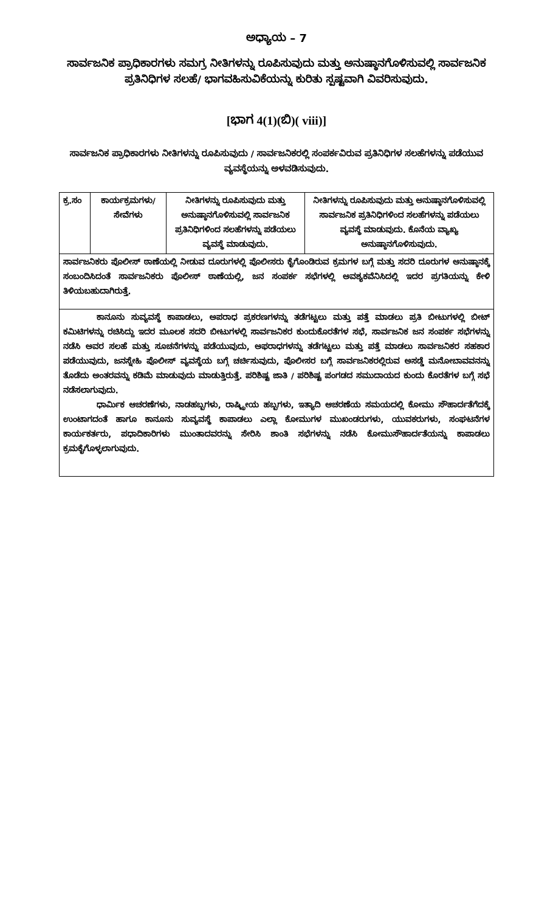ಅಧ್ಯಾಯ – 7
ಸಾರ್ವಜನಿಕ ಪ್ರಾಧಿಕಾರಗಳು ಸಮಗ್ರ ನೀತಿಗಳನ್ನು ರೂಪಿಸುವುದು ಮತ್ತು ಅನುಷ್ಠಾನಗೊಳಿಸುವಲ್ಲಿ ಸಾರ್ವಜನಿಕ ಪ್ರತಿನಿಧಿಗಳ ಸಲಹೆ/ ಭಾಗವಹಿಸುವಿಕೆಯನ್ನು ಕುರಿತು ಸ್ಪಷ್ಟವಾಗಿ ವಿವರಿಸುವುದು.
[ಭಾಗ 4(1)(ಬಿ)( viii)]
ಸಾರ್ವಜನಿಕ ಪ್ರಾಧಿಕಾರಗಳು ನೀತಿಗಳನ್ನು ರೂಪಿಸುವುದು / ಸಾರ್ವಜನಿಕರಲ್ಲಿ ಸಂಪರ್ಕವಿರುವ ಪ್ರತಿನಿಧಿಗಳ ಸಲಹೆಗಳನ್ನು ಪಡೆಯುವ ವ್ಯವಸ್ಥೆಯನ್ನು ಅಳವಡಿಸುವುದು.
| ಕ್ರ.ಸಂ | ಕಾರ್ಯಕ್ರಮಗಳು/ ಸೇವೆಗಳು | ನೀತಿಗಳನ್ನು ರೂಪಿಸುವುದು ಮತ್ತು ಅನುಷ್ಠಾನಗೊಳಿಸುವಲ್ಲಿ ಸಾರ್ವಜನಿಕ ಪ್ರತಿನಿಧಿಗಳಿಂದ ಸಲಹೆಗಳನ್ನು ಪಡೆಯಲು ವ್ಯವಸ್ಥೆ ಮಾಡುವುದು. | ನೀತಿಗಳನ್ನು ರೂಪಿಸುವುದು ಮತ್ತು ಅನುಷ್ಠಾನಗೊಳಿಸುವಲ್ಲಿ ಸಾರ್ವಜನಿಕ ಪ್ರತಿನಿಧಿಗಳಿಂದ ಸಲಹೆಗಳನ್ನು ಪಡೆಯಲು ವ್ಯವಸ್ಥೆ ಮಾಡುವುದು. ಕೊನೆಯ ವ್ಯಾಖ್ಯ ಅನುಷ್ಠಾನಗೊಳಿಸುವುದು. |
| ಸಾರ್ವಜನಿಕರು ಪೊಲೀಸ್ ಠಾಣೆಯಲ್ಲಿ ನೀಡುವ ದೂರುಗಳಲ್ಲಿ ಪೊಲೀಸರು ಕೈಗೊಂಡಿರುವ ಕ್ರಮಗಳ ಬಗ್ಗೆ ಮತ್ತು ಸದರಿ ದೂರುಗಳ ಅನುಷ್ಠಾನಕ್ಕೆ ಸಂಬಂದಿಸಿದಂತೆ ಸಾರ್ವಜನಿಕರು ಪೊಲೀಸ್ ಠಾಣೆಯಲ್ಲಿ, ಜನ ಸಂಪರ್ಕ ಸಭೆಗಳಲ್ಲಿ ಅವಶ್ಯಕವೆನಿಸಿದಲ್ಲಿ ಇದರ ಪ್ರಗತಿಯನ್ನು ಕೇಳಿ ತಿಳಿಯಬಹುದಾಗಿರುತ್ತೆ. | | | |
| ಕಾನೂನು ಸುವ್ಯವಸ್ಥೆ ಕಾಪಾಡಲು, ಅಪರಾಧ ಪ್ರಕರಣಗಳನ್ನು ತಡೆಗಟ್ಟಲು ಮತ್ತು ಪತ್ತೆ ಮಾಡಲು ಪ್ರತಿ ಬೀಟುಗಳಲ್ಲಿ ಬೀಟ್ ಕಮಿಟಿಗಳನ್ನು ರಚಿಸಿದ್ದು ಇದರ ಮೂಲಕ ಸದರಿ ಬೀಟುಗಳಲ್ಲಿ ಸಾರ್ವಜನಿಕರ ಕುಂದುಕೊರತೆಗಳ ಸಭೆ, ಸಾರ್ವಜನಿಕ ಜನ ಸಂಪರ್ಕ ಸಭೆಗಳನ್ನು ನಡೆಸಿ ಅವರ ಸಲಹೆ ಮತ್ತು ಸೂಚನೆಗಳನ್ನು ಪಡೆಯುವುದು, ಅಫರಾಧಗಳನ್ನು ತಡೆಗಟ್ಟಲು ಮತ್ತು ಪತ್ತೆ ಮಾಡಲು ಸಾರ್ವಜನಿಕರ ಸಹಕಾರ ಪಡೆಯುವುದು, ಜನಸ್ನೇಹಿ ಪೊಲೀಸ್ ವ್ಯವಸ್ಥೆಯ ಬಗ್ಗೆ ಚರ್ಚಿಸುವುದು, ಪೊಲೀಸರ ಬಗ್ಗೆ ಸಾರ್ವಜನಿಕರಲ್ಲಿರುವ ಅಸಡ್ಡೆ ಮನೋಬಾವವನನ್ನು ತೊಡೆದು ಅಂತರವನ್ನು ಕಡಿಮೆ ಮಾಡುವುದು ಮಾಡುತ್ತಿರುತ್ತೆ. ಪರಿಶಿಷ್ಟ ಜಾತಿ / ಪರಿಶಿಷ್ಟ ಪಂಗಡದ ಸಮುದಾಯದ ಕುಂದು ಕೊರತೆಗಳ ಬಗ್ಗೆ ಸಭೆ ನಡೆಸಲಾಗುವುದು. ಧಾರ್ಮಿಕ ಆಚರಣೆಗಳು, ನಾಡಹಬ್ಬಗಳು, ರಾಷ್ಟ್ರೀಯ ಹಬ್ಬಗಳು, ಇತ್ಯಾದಿ ಆಚರಣೆಯ ಸಮಯದಲ್ಲಿ ಕೋಮು ಸೌಹಾರ್ದತೆಗೆದಕ್ಕೆ ಉಂಟಾಗದಂತೆ ಹಾಗೂ ಕಾನೂನು ಸುವ್ಯವಸ್ಥೆ ಕಾಪಾಡಲು ಎಲ್ಲಾ ಕೋಮುಗಳ ಮುಖಂಡರುಗಳು, ಯುವಕರುಗಳು, ಸಂಘಟನೆಗಳ ಕಾರ್ಯಕರ್ತರು, ಪಧಾದಿಕಾರಿಗಳು ಮುಂತಾದವರನ್ನು ಸೇರಿಸಿ ಶಾಂತಿ ಸಭೆಗಳನ್ನು ನಡೆಸಿ ಕೋಮುಸೌಹಾರ್ದತೆಯನ್ನು ಕಾಪಾಡಲು ಕ್ರಮಕೈಗೊಳ್ಳಲಾಗುವುದು. | | | |